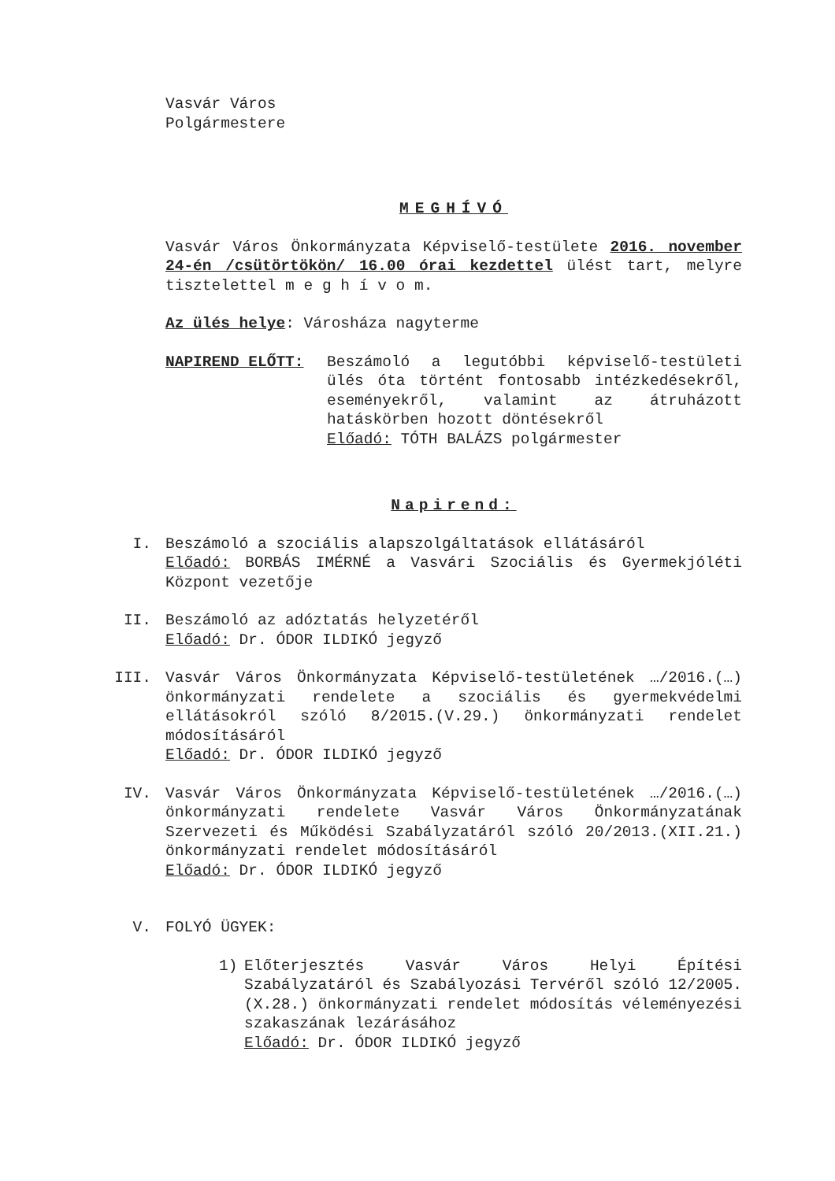Vasvár Város
Polgármestere
MEGHÍVÓ
Vasvár Város Önkormányzata Képviselő-testülete 2016. november 24-én /csütörtökön/ 16.00 órai kezdettel ülést tart, melyre tisztelettel m e g h í v o m.
Az ülés helye: Városháza nagyterme
NAPIREND ELŐTT: Beszámoló a legutóbbi képviselő-testületi ülés óta történt fontosabb intézkedésekről, eseményekről, valamint az átruházott hatáskörben hozott döntésekről
Előadó: TÓTH BALÁZS polgármester
Napirend:
I. Beszámoló a szociális alapszolgáltatások ellátásáról
Előadó: BORBÁS IMÉRNÉ a Vasvári Szociális és Gyermekjóléti Központ vezetője
II. Beszámoló az adóztatás helyzetéről
Előadó: Dr. ÓDOR ILDIKÓ jegyző
III. Vasvár Város Önkormányzata Képviselő-testületének …/2016.(…) önkormányzati rendelete a szociális és gyermekvédelmi ellátásokról szóló 8/2015.(V.29.) önkormányzati rendelet módosításáról
Előadó: Dr. ÓDOR ILDIKÓ jegyző
IV. Vasvár Város Önkormányzata Képviselő-testületének …/2016.(…) önkormányzati rendelete Vasvár Város Önkormányzatának Szervezeti és Működési Szabályzatáról szóló 20/2013.(XII.21.) önkormányzati rendelet módosításáról
Előadó: Dr. ÓDOR ILDIKÓ jegyző
V. FOLYÓ ÜGYEK:
1) Előterjesztés Vasvár Város Helyi Építési Szabályzatáról és Szabályozási Tervéről szóló 12/2005.(X.28.) önkormányzati rendelet módosítás véleményezési szakaszának lezárásához
Előadó: Dr. ÓDOR ILDIKÓ jegyző